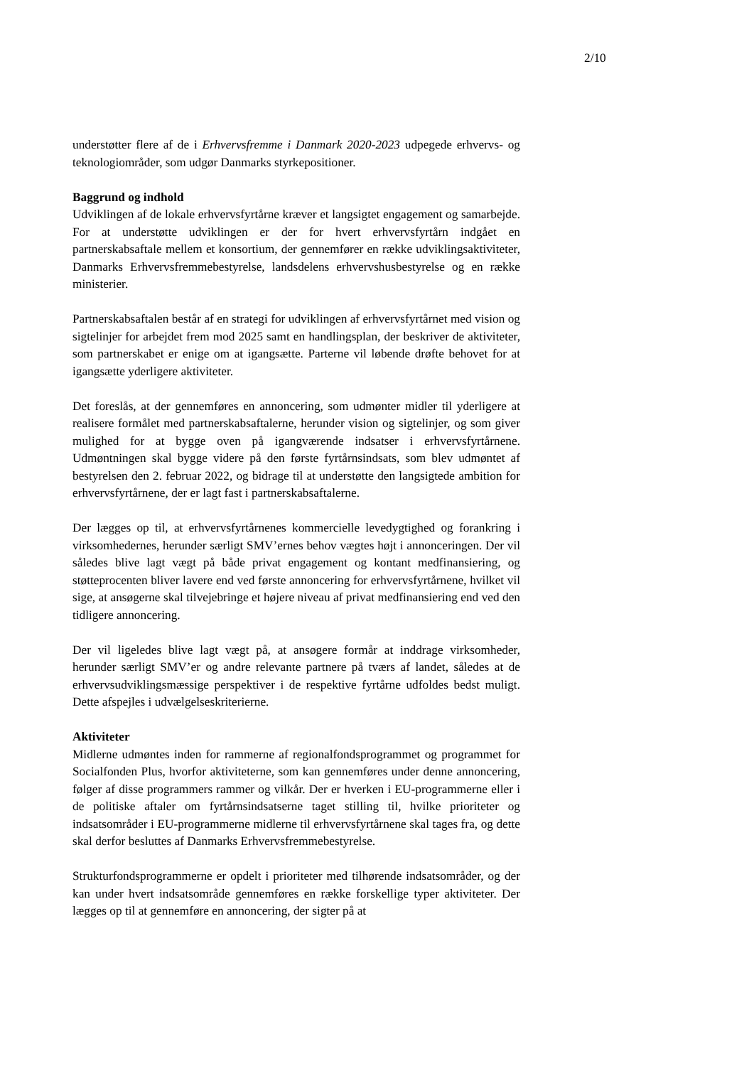2/10
understøtter flere af de i Erhvervsfremme i Danmark 2020-2023 udpegede erhvervs- og teknologiområder, som udgør Danmarks styrkepositioner.
Baggrund og indhold
Udviklingen af de lokale erhvervsfyrtårne kræver et langsigtet engagement og samarbejde. For at understøtte udviklingen er der for hvert erhvervsfyrtårn indgået en partnerskabsaftale mellem et konsortium, der gennemfører en række udviklingsaktiviteter, Danmarks Erhvervsfremmebestyrelse, landsdelens erhvervshusbestyrelse og en række ministerier.
Partnerskabsaftalen består af en strategi for udviklingen af erhvervsfyrtårnet med vision og sigtelinjer for arbejdet frem mod 2025 samt en handlingsplan, der beskriver de aktiviteter, som partnerskabet er enige om at igangsætte. Parterne vil løbende drøfte behovet for at igangsætte yderligere aktiviteter.
Det foreslås, at der gennemføres en annoncering, som udmønter midler til yderligere at realisere formålet med partnerskabsaftalerne, herunder vision og sigtelinjer, og som giver mulighed for at bygge oven på igangværende indsatser i erhvervsfyrtårnene. Udmøntningen skal bygge videre på den første fyrtårnsindsats, som blev udmøntet af bestyrelsen den 2. februar 2022, og bidrage til at understøtte den langsigtede ambition for erhvervsfyrtårnene, der er lagt fast i partnerskabsaftalerne.
Der lægges op til, at erhvervsfyrtårnenes kommercielle levedygtighed og forankring i virksomhedernes, herunder særligt SMV’ernes behov vægtes højt i annonceringen. Der vil således blive lagt vægt på både privat engagement og kontant medfinansiering, og støtteprocenten bliver lavere end ved første annoncering for erhvervsfyrtårnene, hvilket vil sige, at ansøgerne skal tilvejebringe et højere niveau af privat medfinansiering end ved den tidligere annoncering.
Der vil ligeledes blive lagt vægt på, at ansøgere formår at inddrage virksomheder, herunder særligt SMV’er og andre relevante partnere på tværs af landet, således at de erhvervsudviklingsmæssige perspektiver i de respektive fyrtårne udfoldes bedst muligt. Dette afspejles i udvælgelseskriterierne.
Aktiviteter
Midlerne udmøntes inden for rammerne af regionalfondsprogrammet og programmet for Socialfonden Plus, hvorfor aktiviteterne, som kan gennemføres under denne annoncering, følger af disse programmers rammer og vilkår. Der er hverken i EU-programmerne eller i de politiske aftaler om fyrtårnsindsatserne taget stilling til, hvilke prioriteter og indsatsområder i EU-programmerne midlerne til erhvervsfyrtårnene skal tages fra, og dette skal derfor besluttes af Danmarks Erhvervsfremmebestyrelse.
Strukturfondsprogrammerne er opdelt i prioriteter med tilhørende indsatsområder, og der kan under hvert indsatsområde gennemføres en række forskellige typer aktiviteter. Der lægges op til at gennemføre en annoncering, der sigter på at